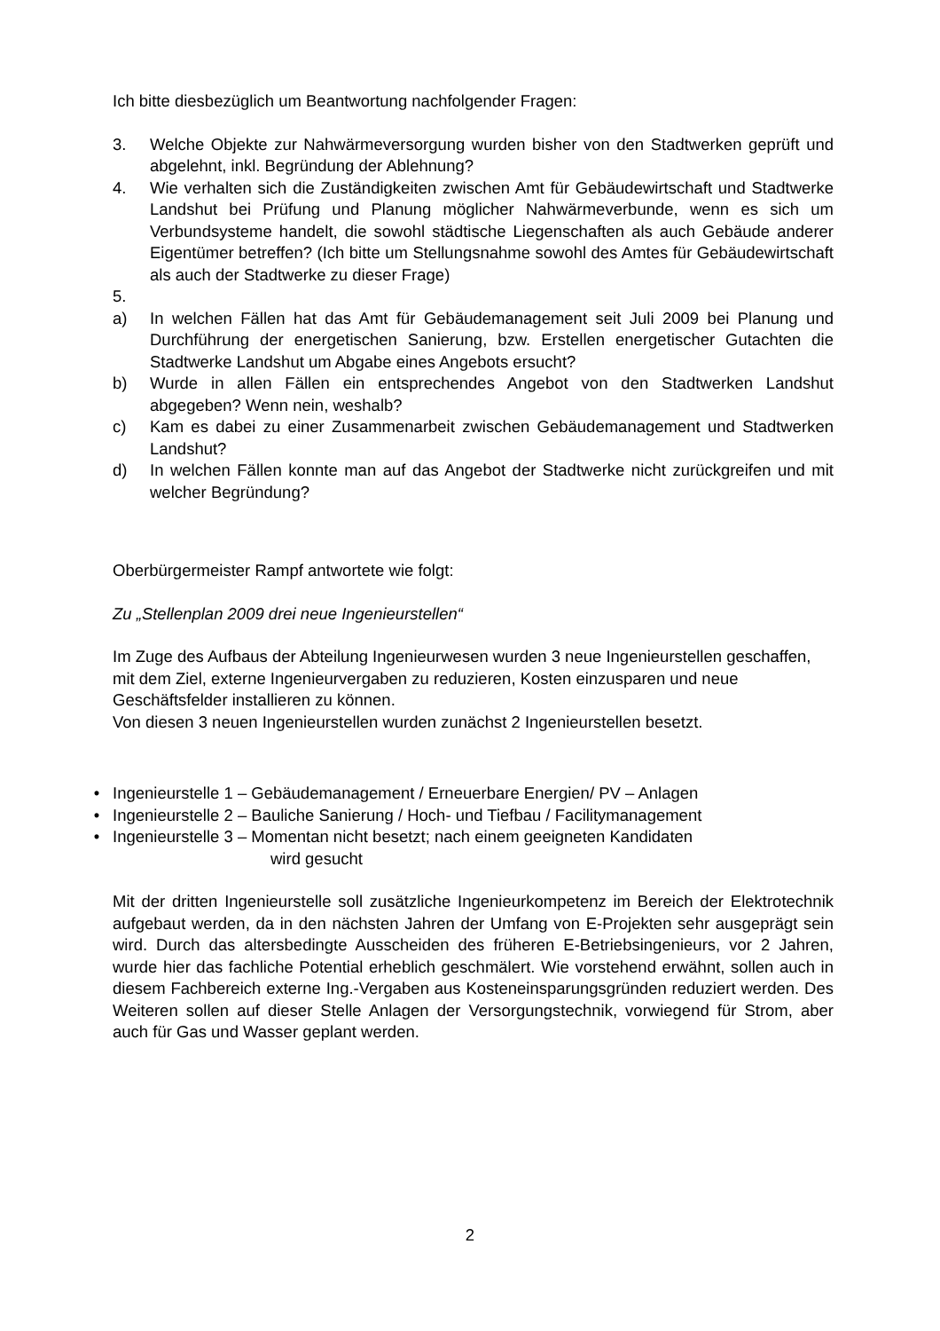Ich bitte diesbezüglich um Beantwortung nachfolgender Fragen:
3. Welche Objekte zur Nahwärmeversorgung wurden bisher von den Stadtwerken geprüft und abgelehnt, inkl. Begründung der Ablehnung?
4. Wie verhalten sich die Zuständigkeiten zwischen Amt für Gebäudewirtschaft und Stadtwerke Landshut bei Prüfung und Planung möglicher Nahwärmeverbunde, wenn es sich um Verbundsysteme handelt, die sowohl städtische Liegenschaften als auch Gebäude anderer Eigentümer betreffen? (Ich bitte um Stellungsnahme sowohl des Amtes für Gebäudewirtschaft als auch der Stadtwerke zu dieser Frage)
5.
a) In welchen Fällen hat das Amt für Gebäudemanagement seit Juli 2009 bei Planung und Durchführung der energetischen Sanierung, bzw. Erstellen energetischer Gutachten die Stadtwerke Landshut um Abgabe eines Angebots ersucht?
b) Wurde in allen Fällen ein entsprechendes Angebot von den Stadtwerken Landshut abgegeben? Wenn nein, weshalb?
c) Kam es dabei zu einer Zusammenarbeit zwischen Gebäudemanagement und Stadtwerken Landshut?
d) In welchen Fällen konnte man auf das Angebot der Stadtwerke nicht zurückgreifen und mit welcher Begründung?
Oberbürgermeister Rampf antwortete wie folgt:
Zu „Stellenplan 2009 drei neue Ingenieurstellen“
Im Zuge des Aufbaus der Abteilung Ingenieurwesen wurden 3 neue Ingenieurstellen geschaffen, mit dem Ziel, externe Ingenieurvergaben zu reduzieren, Kosten einzusparen und neue Geschäftsfelder installieren zu können.
Von diesen 3 neuen Ingenieurstellen wurden zunächst 2 Ingenieurstellen besetzt.
• Ingenieurstelle 1 – Gebäudemanagement / Erneuerbare Energien/ PV – Anlagen
• Ingenieurstelle 2 – Bauliche Sanierung / Hoch- und Tiefbau / Facilitymanagement
• Ingenieurstelle 3 – Momentan nicht besetzt; nach einem geeigneten Kandidaten
wird gesucht
Mit der dritten Ingenieurstelle soll zusätzliche Ingenieurkompetenz im Bereich der Elektrotechnik aufgebaut werden, da in den nächsten Jahren der Umfang von E-Projekten sehr ausgeprägt sein wird. Durch das altersbedingte Ausscheiden des früheren E-Betriebsingenieurs, vor 2 Jahren, wurde hier das fachliche Potential erheblich geschmälert. Wie vorstehend erwähnt, sollen auch in diesem Fachbereich externe Ing.-Vergaben aus Kosteneinsparungsgründen reduziert werden. Des Weiteren sollen auf dieser Stelle Anlagen der Versorgungstechnik, vorwiegend für Strom, aber auch für Gas und Wasser geplant werden.
2